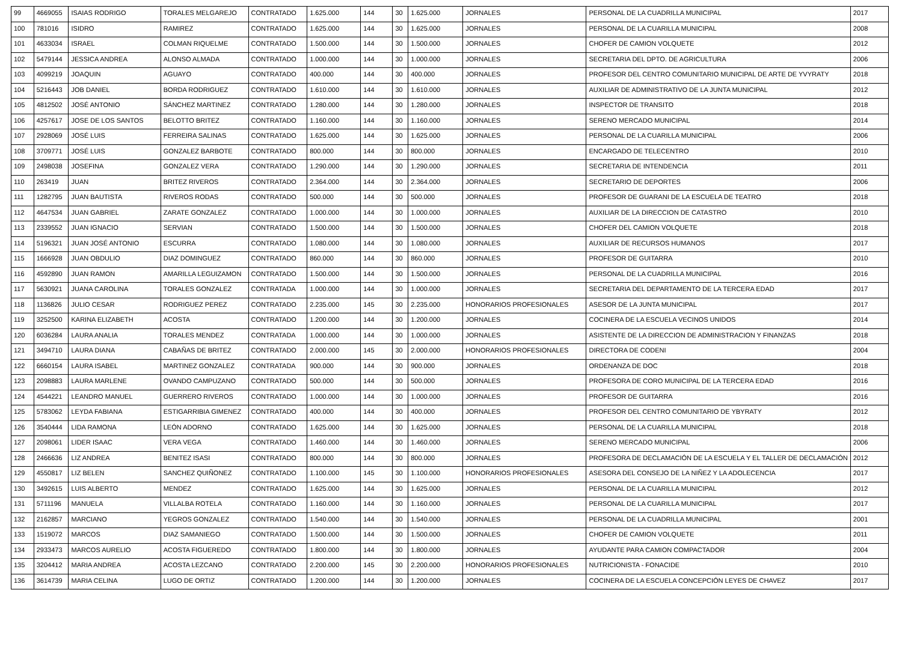| 99 | 4669055 | ISAIAS RODRIGO | TORALES MELGAREJO | CONTRATADO | 1.625.000 | 144 | 30 | 1.625.000 | JORNALES | PERSONAL DE LA CUADRILLA MUNICIPAL | 2017 |
| 100 | 781016 | ISIDRO | RAMIREZ | CONTRATADO | 1.625.000 | 144 | 30 | 1.625.000 | JORNALES | PERSONAL DE LA CUARILLA MUNICIPAL | 2008 |
| 101 | 4633034 | ISRAEL | COLMAN RIQUELME | CONTRATADO | 1.500.000 | 144 | 30 | 1.500.000 | JORNALES | CHOFER DE CAMION VOLQUETE | 2012 |
| 102 | 5479144 | JESSICA ANDREA | ALONSO ALMADA | CONTRATADO | 1.000.000 | 144 | 30 | 1.000.000 | JORNALES | SECRETARIA DEL DPTO. DE AGRICULTURA | 2006 |
| 103 | 4099219 | JOAQUIN | AGUAYO | CONTRATADO | 400.000 | 144 | 30 | 400.000 | JORNALES | PROFESOR DEL CENTRO COMUNITARIO MUNICIPAL DE ARTE DE YVYRATY | 2018 |
| 104 | 5216443 | JOB DANIEL | BORDA RODRIGUEZ | CONTRATADO | 1.610.000 | 144 | 30 | 1.610.000 | JORNALES | AUXILIAR DE ADMINISTRATIVO DE LA JUNTA MUNICIPAL | 2012 |
| 105 | 4812502 | JOSÉ ANTONIO | SÁNCHEZ MARTINEZ | CONTRATADO | 1.280.000 | 144 | 30 | 1.280.000 | JORNALES | INSPECTOR DE TRANSITO | 2018 |
| 106 | 4257617 | JOSE DE LOS SANTOS | BELOTTO BRITEZ | CONTRATADO | 1.160.000 | 144 | 30 | 1.160.000 | JORNALES | SERENO MERCADO MUNICIPAL | 2014 |
| 107 | 2928069 | JOSÉ LUIS | FERREIRA SALINAS | CONTRATADO | 1.625.000 | 144 | 30 | 1.625.000 | JORNALES | PERSONAL DE LA CUARILLA MUNICIPAL | 2006 |
| 108 | 3709771 | JOSÉ LUIS | GONZALEZ BARBOTE | CONTRATADO | 800.000 | 144 | 30 | 800.000 | JORNALES | ENCARGADO DE TELECENTRO | 2010 |
| 109 | 2498038 | JOSEFINA | GONZALEZ VERA | CONTRATADO | 1.290.000 | 144 | 30 | 1.290.000 | JORNALES | SECRETARIA DE INTENDENCIA | 2011 |
| 110 | 263419 | JUAN | BRITEZ RIVEROS | CONTRATADO | 2.364.000 | 144 | 30 | 2.364.000 | JORNALES | SECRETARIO DE DEPORTES | 2006 |
| 111 | 1282795 | JUAN BAUTISTA | RIVEROS RODAS | CONTRATADO | 500.000 | 144 | 30 | 500.000 | JORNALES | PROFESOR DE GUARANI DE LA ESCUELA DE TEATRO | 2018 |
| 112 | 4647534 | JUAN GABRIEL | ZARATE GONZALEZ | CONTRATADO | 1.000.000 | 144 | 30 | 1.000.000 | JORNALES | AUXILIAR DE LA DIRECCION DE CATASTRO | 2010 |
| 113 | 2339552 | JUAN IGNACIO | SERVIAN | CONTRATADO | 1.500.000 | 144 | 30 | 1.500.000 | JORNALES | CHOFER DEL CAMION VOLQUETE | 2018 |
| 114 | 5196321 | JUAN JOSÉ ANTONIO | ESCURRA | CONTRATADO | 1.080.000 | 144 | 30 | 1.080.000 | JORNALES | AUXILIAR DE RECURSOS HUMANOS | 2017 |
| 115 | 1666928 | JUAN OBDULIO | DIAZ DOMINGUEZ | CONTRATADO | 860.000 | 144 | 30 | 860.000 | JORNALES | PROFESOR DE GUITARRA | 2010 |
| 116 | 4592890 | JUAN RAMON | AMARILLA LEGUIZAMON | CONTRATADO | 1.500.000 | 144 | 30 | 1.500.000 | JORNALES | PERSONAL DE LA CUADRILLA MUNICIPAL | 2016 |
| 117 | 5630921 | JUANA CAROLINA | TORALES GONZALEZ | CONTRATADA | 1.000.000 | 144 | 30 | 1.000.000 | JORNALES | SECRETARIA DEL DEPARTAMENTO DE LA TERCERA EDAD | 2017 |
| 118 | 1136826 | JULIO CESAR | RODRIGUEZ PEREZ | CONTRATADO | 2.235.000 | 145 | 30 | 2.235.000 | HONORARIOS PROFESIONALES | ASESOR DE LA JUNTA MUNICIPAL | 2017 |
| 119 | 3252500 | KARINA ELIZABETH | ACOSTA | CONTRATADO | 1.200.000 | 144 | 30 | 1.200.000 | JORNALES | COCINERA DE LA ESCUELA VECINOS UNIDOS | 2014 |
| 120 | 6036284 | LAURA ANALIA | TORALES MENDEZ | CONTRATADA | 1.000.000 | 144 | 30 | 1.000.000 | JORNALES | ASISTENTE DE LA DIRECCION DE ADMINISTRACION Y FINANZAS | 2018 |
| 121 | 3494710 | LAURA DIANA | CABAÑAS DE BRITEZ | CONTRATADO | 2.000.000 | 145 | 30 | 2.000.000 | HONORARIOS PROFESIONALES | DIRECTORA DE CODENI | 2004 |
| 122 | 6660154 | LAURA ISABEL | MARTINEZ GONZALEZ | CONTRATADA | 900.000 | 144 | 30 | 900.000 | JORNALES | ORDENANZA DE DOC | 2018 |
| 123 | 2098883 | LAURA MARLENE | OVANDO CAMPUZANO | CONTRATADO | 500.000 | 144 | 30 | 500.000 | JORNALES | PROFESORA DE CORO MUNICIPAL DE LA TERCERA EDAD | 2016 |
| 124 | 4544221 | LEANDRO MANUEL | GUERRERO RIVEROS | CONTRATADO | 1.000.000 | 144 | 30 | 1.000.000 | JORNALES | PROFESOR DE GUITARRA | 2016 |
| 125 | 5783062 | LEYDA FABIANA | ESTIGARRIBIA GIMENEZ | CONTRATADO | 400.000 | 144 | 30 | 400.000 | JORNALES | PROFESOR DEL CENTRO COMUNITARIO DE YBYRATY | 2012 |
| 126 | 3540444 | LIDA RAMONA | LEÓN ADORNO | CONTRATADO | 1.625.000 | 144 | 30 | 1.625.000 | JORNALES | PERSONAL DE LA CUARILLA MUNICIPAL | 2018 |
| 127 | 2098061 | LIDER ISAAC | VERA VEGA | CONTRATADO | 1.460.000 | 144 | 30 | 1.460.000 | JORNALES | SERENO MERCADO MUNICIPAL | 2006 |
| 128 | 2466636 | LIZ ANDREA | BENITEZ ISASI | CONTRATADO | 800.000 | 144 | 30 | 800.000 | JORNALES | PROFESORA DE DECLAMACIÓN DE LA ESCUELA Y EL TALLER DE DECLAMACIÓN | 2012 |
| 129 | 4550817 | LIZ BELEN | SANCHEZ QUIÑONEZ | CONTRATADO | 1.100.000 | 145 | 30 | 1.100.000 | HONORARIOS PROFESIONALES | ASESORA DEL CONSEJO DE LA NIÑEZ Y LA ADOLECENCIA | 2017 |
| 130 | 3492615 | LUIS ALBERTO | MENDEZ | CONTRATADO | 1.625.000 | 144 | 30 | 1.625.000 | JORNALES | PERSONAL DE LA CUARILLA MUNICIPAL | 2012 |
| 131 | 5711196 | MANUELA | VILLALBA ROTELA | CONTRATADO | 1.160.000 | 144 | 30 | 1.160.000 | JORNALES | PERSONAL DE LA CUARILLA MUNICIPAL | 2017 |
| 132 | 2162857 | MARCIANO | YEGROS GONZALEZ | CONTRATADO | 1.540.000 | 144 | 30 | 1.540.000 | JORNALES | PERSONAL DE LA CUADRILLA MUNICIPAL | 2001 |
| 133 | 1519072 | MARCOS | DIAZ SAMANIEGO | CONTRATADO | 1.500.000 | 144 | 30 | 1.500.000 | JORNALES | CHOFER DE CAMION VOLQUETE | 2011 |
| 134 | 2933473 | MARCOS AURELIO | ACOSTA FIGUEREDO | CONTRATADO | 1.800.000 | 144 | 30 | 1.800.000 | JORNALES | AYUDANTE PARA CAMION COMPACTADOR | 2004 |
| 135 | 3204412 | MARIA ANDREA | ACOSTA LEZCANO | CONTRATADO | 2.200.000 | 145 | 30 | 2.200.000 | HONORARIOS PROFESIONALES | NUTRICIONISTA - FONACIDE | 2010 |
| 136 | 3614739 | MARIA CELINA | LUGO DE ORTIZ | CONTRATADO | 1.200.000 | 144 | 30 | 1.200.000 | JORNALES | COCINERA DE LA ESCUELA CONCEPCIÓN LEYES DE CHAVEZ | 2017 |